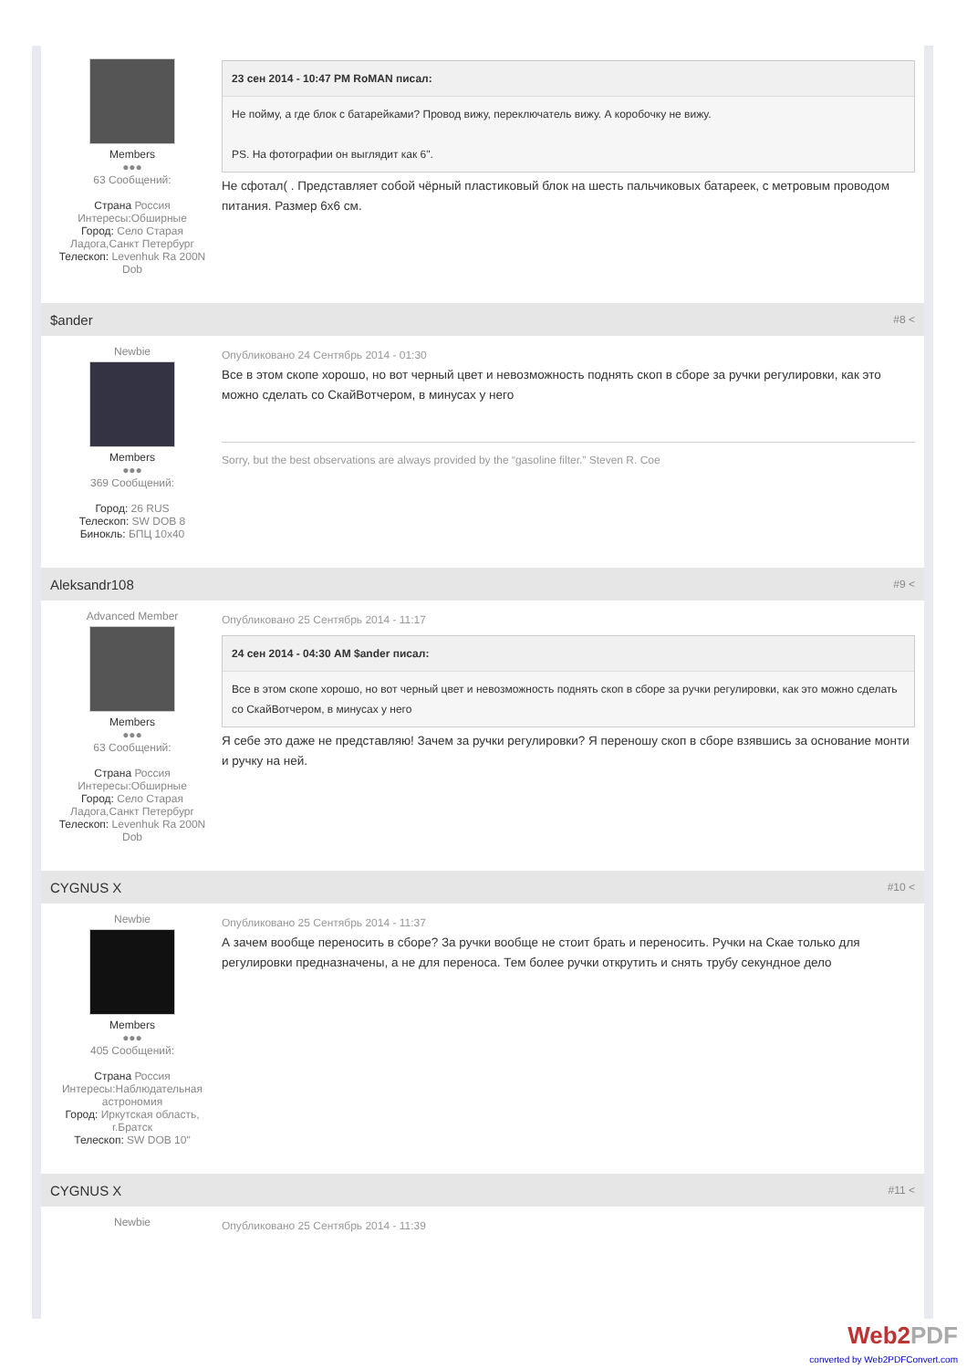Members
●●●
63 Сообщений:
Страна Россия
Интересы:Обширные
Город: Село Старая Ладога,Санкт Петербург
Телескоп: Levenhuk Ra 200N Dob
23 сен 2014 - 10:47 PM RoMAN писал:
Не пойму, а где блок с батарейками? Провод вижу, переключатель вижу. А коробочку не вижу.
PS. На фотографии он выглядит как 6".
Не сфотал( . Представляет собой чёрный пластиковый блок на шесть пальчиковых батареек, с метровым проводом питания. Размер 6x6 см.
$ander #8 <
Newbie
Members
●●●
369 Сообщений:
Город: 26 RUS
Телескоп: SW DOB 8
Бинокль: БПЦ 10x40
Опубликовано 24 Сентябрь 2014 - 01:30
Все в этом скопе хорошо, но вот черный цвет и невозможность поднять скоп в сборе за ручки регулировки, как это можно сделать со СкайВотчером, в минусах у него
Sorry, but the best observations are always provided by the “gasoline filter.” Steven R. Coe
Aleksandr108 #9 <
Advanced Member
Members
●●●
63 Сообщений:
Страна Россия
Интересы:Обширные
Город: Село Старая Ладога,Санкт Петербург
Телескоп: Levenhuk Ra 200N Dob
Опубликовано 25 Сентябрь 2014 - 11:17
24 сен 2014 - 04:30 AM $ander писал:
Все в этом скопе хорошо, но вот черный цвет и невозможность поднять скоп в сборе за ручки регулировки, как это можно сделать со СкайВотчером, в минусах у него
Я себе это даже не представляю! Зачем за ручки регулировки? Я переношу скоп в сборе взявшись за основание монти и ручку на ней.
CYGNUS X #10 <
Newbie
Members
●●●
405 Сообщений:
Страна Россия
Интересы:Наблюдательная астрономия
Город: Иркутская область, г.Братск
Телескоп: SW DOB 10"
Опубликовано 25 Сентябрь 2014 - 11:37
А зачем вообще переносить в сборе? За ручки вообще не стоит брать и переносить. Ручки на Скае только для регулировки предназначены, а не для переноса. Тем более ручки открутить и снять трубу секундное дело
CYGNUS X #11 <
Newbie
Опубликовано 25 Сентябрь 2014 - 11:39
Web2PDF
converted by Web2PDFConvert.com